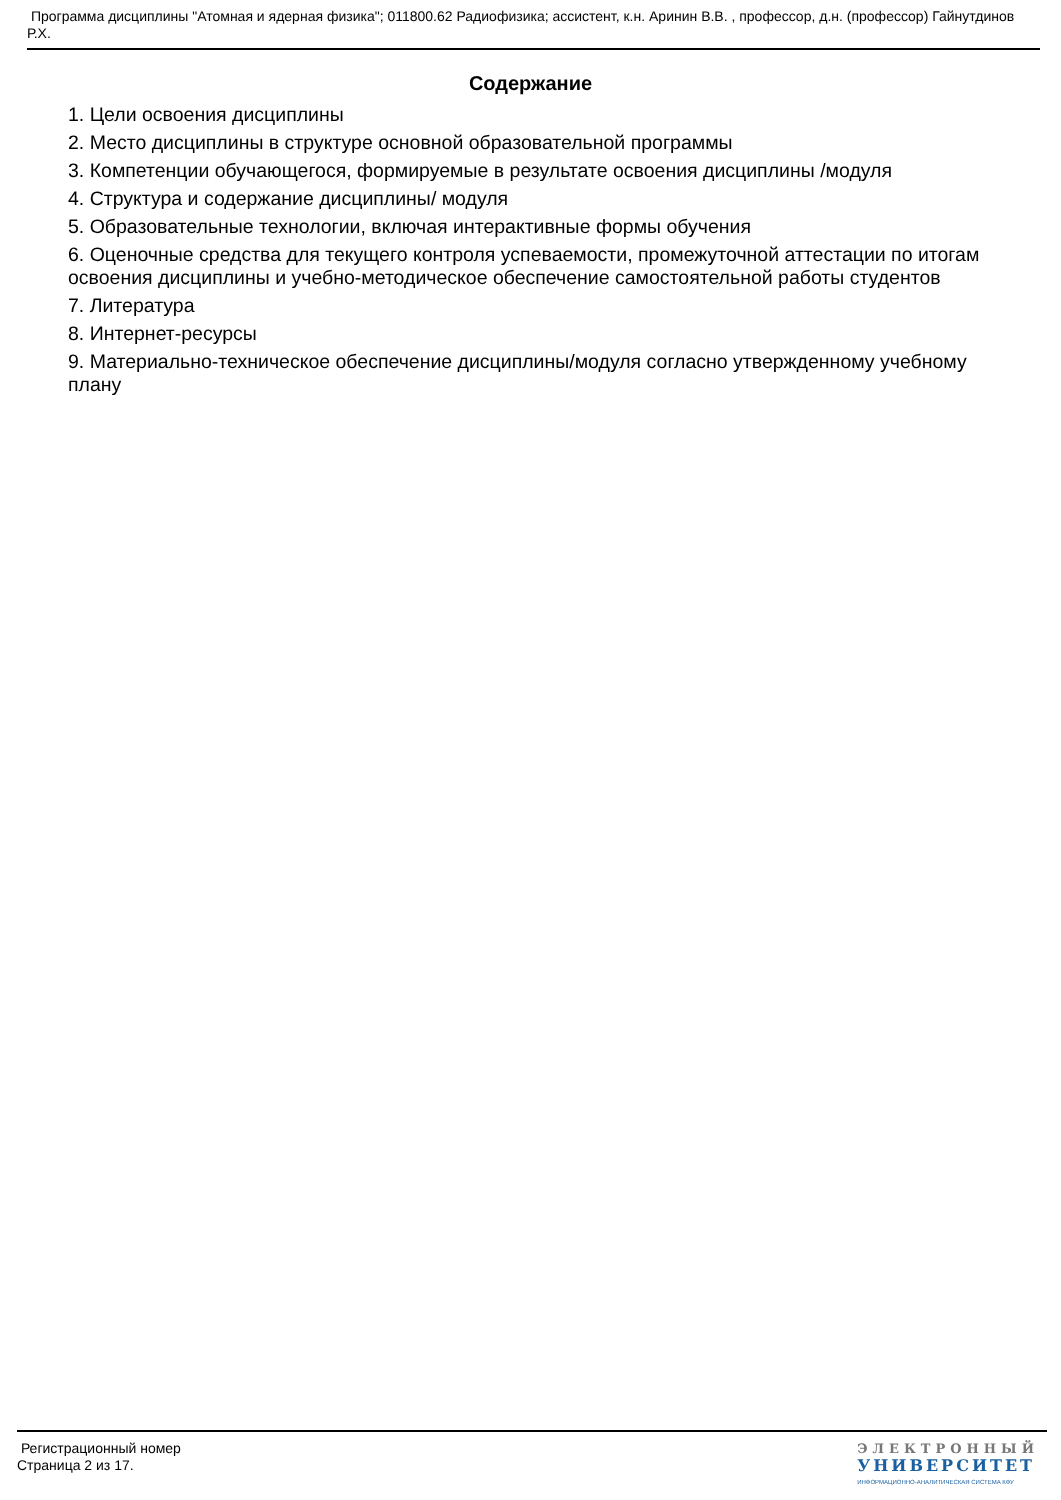Программа дисциплины "Атомная и ядерная физика"; 011800.62 Радиофизика; ассистент, к.н. Аринин В.В. , профессор, д.н. (профессор) Гайнутдинов Р.Х.
Содержание
1. Цели освоения дисциплины
2. Место дисциплины в структуре основной образовательной программы
3. Компетенции обучающегося, формируемые в результате освоения дисциплины /модуля
4. Структура и содержание дисциплины/ модуля
5. Образовательные технологии, включая интерактивные формы обучения
6. Оценочные средства для текущего контроля успеваемости, промежуточной аттестации по итогам освоения дисциплины и учебно-методическое обеспечение самостоятельной работы студентов
7. Литература
8. Интернет-ресурсы
9. Материально-техническое обеспечение дисциплины/модуля согласно утвержденному учебному плану
Регистрационный номер
Страница 2 из 17.
ЭЛЕКТРОННЫЙ
УНИВЕРСИТЕТ
ИНФОРМАЦИОННО-АНАЛИТИЧЕСКАЯ СИСТЕМА КФУ